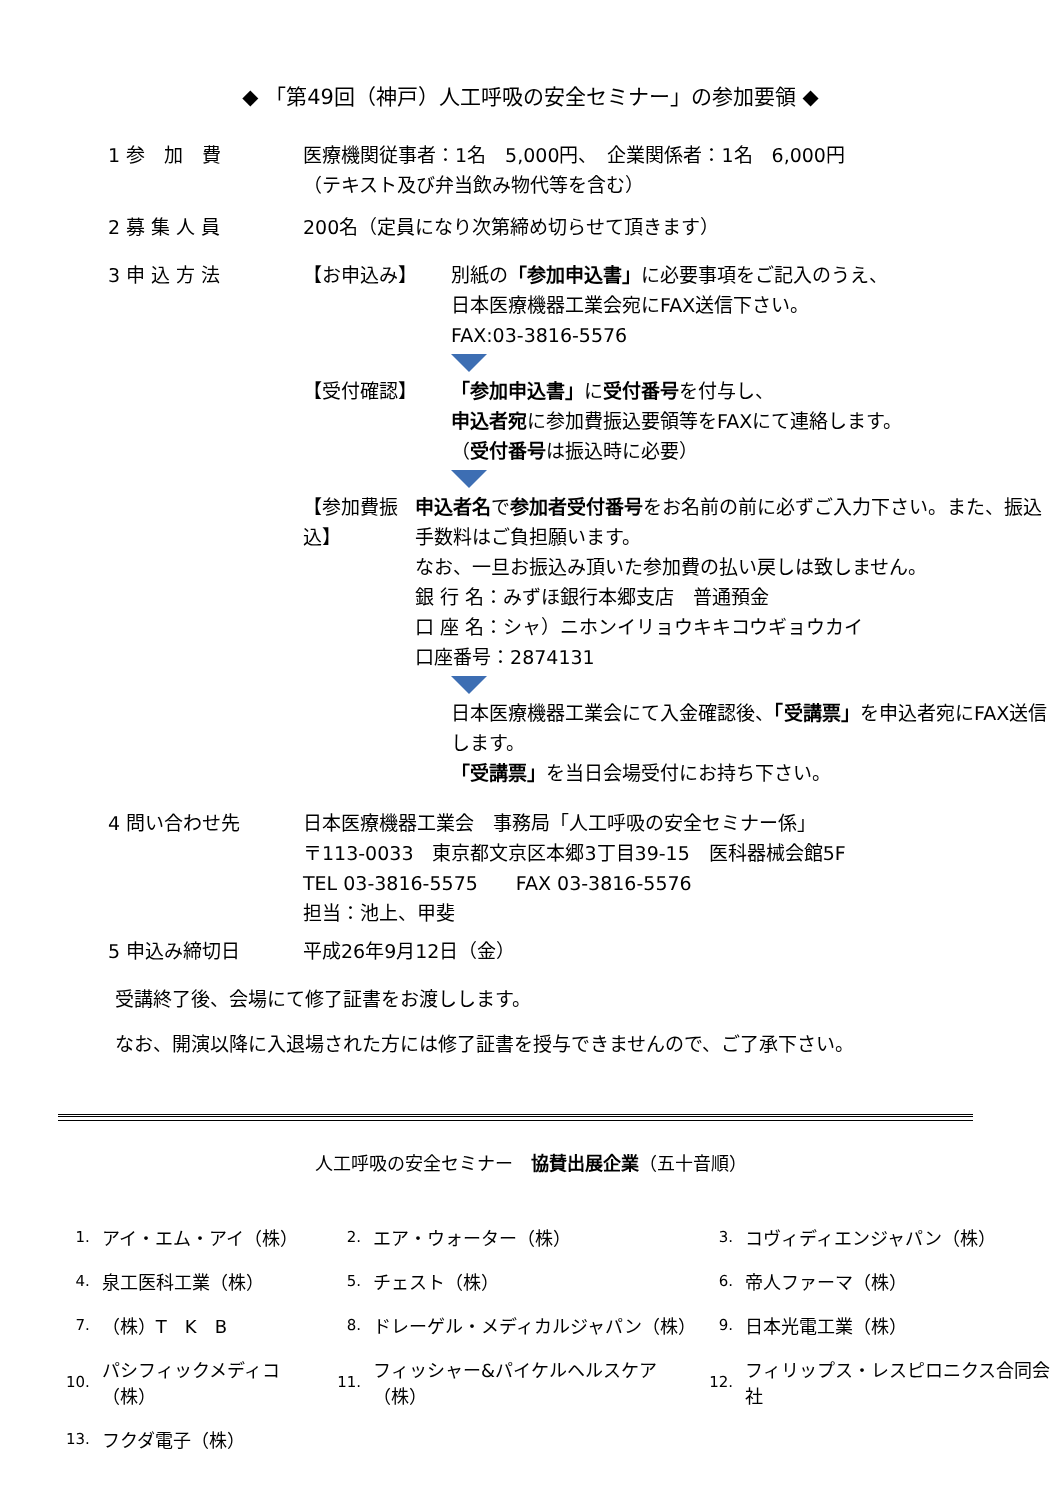◆ 「第49回（神戸）人工呼吸の安全セミナー」の参加要領 ◆
1 参　加　費
医療機関従事者：1名　5,000円、　企業関係者：1名　6,000円
（テキスト及び弁当飲み物代等を含む）
2 募 集 人 員
200名（定員になり次第締め切らせて頂きます）
3 申 込 方 法
【お申込み】 別紙の「参加申込書」に必要事項をご記入のうえ、
日本医療機器工業会宛にFAX送信下さい。
FAX:03-3816-5576
【受付確認】 「参加申込書」に受付番号を付与し、
申込者宛に参加費振込要領等をFAXにて連絡します。
（受付番号は振込時に必要）
【参加費振込】 申込者名で参加者受付番号をお名前の前に必ずご入力下さい。また、振込手数料はご負担願います。
なお、一旦お振込み頂いた参加費の払い戻しは致しません。
銀 行 名：みずほ銀行本郷支店　普通預金
口 座 名：シャ）ニホンイリョウキキコウギョウカイ
口座番号：2874131
日本医療機器工業会にて入金確認後、「受講票」を申込者宛にFAX送信します。
「受講票」を当日会場受付にお持ち下さい。
4 問い合わせ先
日本医療機器工業会　事務局「人工呼吸の安全セミナー係」
〒113-0033　東京都文京区本郷3丁目39-15　医科器械会館5F
TEL 03-3816-5575　　FAX 03-3816-5576
担当：池上、甲斐
5 申込み締切日
平成26年9月12日（金）
受講終了後、会場にて修了証書をお渡しします。
なお、開演以降に入退場された方には修了証書を授与できませんので、ご了承下さい。
人工呼吸の安全セミナー　協賛出展企業（五十音順）
| 1. | アイ・エム・アイ（株） | 2. | エア・ウォーター（株） | 3. | コヴィディエンジャパン（株） |
| 4. | 泉工医科工業（株） | 5. | チェスト（株） | 6. | 帝人ファーマ（株） |
| 7. | （株）T K B | 8. | ドレーゲル・メディカルジャパン（株） | 9. | 日本光電工業（株） |
| 10. | パシフィックメディコ（株） | 11. | フィッシャー&パイケルヘルスケア（株） | 12. | フィリップス・レスピロニクス合同会社 |
| 13. | フクダ電子（株） | | | | |